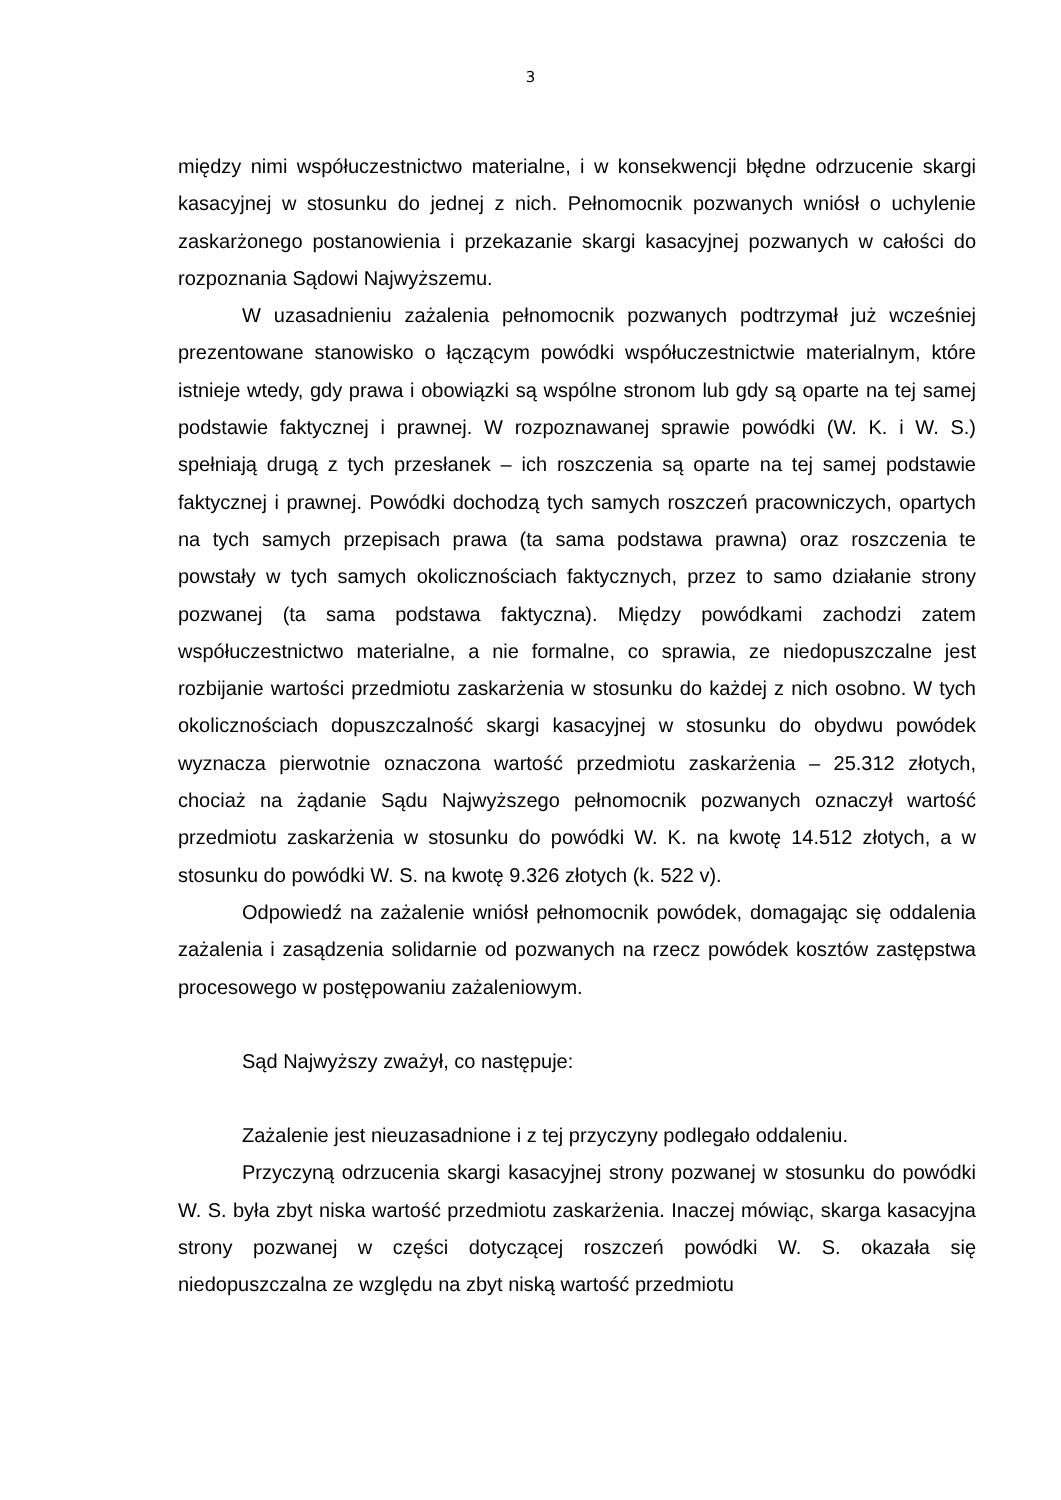3
między nimi współuczestnictwo materialne, i w konsekwencji błędne odrzucenie skargi kasacyjnej w stosunku do jednej z nich. Pełnomocnik pozwanych wniósł o uchylenie zaskarżonego postanowienia i przekazanie skargi kasacyjnej pozwanych w całości do rozpoznania Sądowi Najwyższemu.
W uzasadnieniu zażalenia pełnomocnik pozwanych podtrzymał już wcześniej prezentowane stanowisko o łączącym powódki współuczestnictwie materialnym, które istnieje wtedy, gdy prawa i obowiązki są wspólne stronom lub gdy są oparte na tej samej podstawie faktycznej i prawnej. W rozpoznawanej sprawie powódki (W. K. i W. S.) spełniają drugą z tych przesłanek – ich roszczenia są oparte na tej samej podstawie faktycznej i prawnej. Powódki dochodzą tych samych roszczeń pracowniczych, opartych na tych samych przepisach prawa (ta sama podstawa prawna) oraz roszczenia te powstały w tych samych okolicznościach faktycznych, przez to samo działanie strony pozwanej (ta sama podstawa faktyczna). Między powódkami zachodzi zatem współuczestnictwo materialne, a nie formalne, co sprawia, ze niedopuszczalne jest rozbijanie wartości przedmiotu zaskarżenia w stosunku do każdej z nich osobno. W tych okolicznościach dopuszczalność skargi kasacyjnej w stosunku do obydwu powódek wyznacza pierwotnie oznaczona wartość przedmiotu zaskarżenia – 25.312 złotych, chociaż na żądanie Sądu Najwyższego pełnomocnik pozwanych oznaczył wartość przedmiotu zaskarżenia w stosunku do powódki W. K. na kwotę 14.512 złotych, a w stosunku do powódki W. S. na kwotę 9.326 złotych (k. 522 v).
Odpowiedź na zażalenie wniósł pełnomocnik powódek, domagając się oddalenia zażalenia i zasądzenia solidarnie od pozwanych na rzecz powódek kosztów zastępstwa procesowego w postępowaniu zażaleniowym.
Sąd Najwyższy zważył, co następuje:
Zażalenie jest nieuzasadnione i z tej przyczyny podlegało oddaleniu.
Przyczyną odrzucenia skargi kasacyjnej strony pozwanej w stosunku do powódki W. S. była zbyt niska wartość przedmiotu zaskarżenia. Inaczej mówiąc, skarga kasacyjna strony pozwanej w części dotyczącej roszczeń powódki W. S. okazała się niedopuszczalna ze względu na zbyt niską wartość przedmiotu